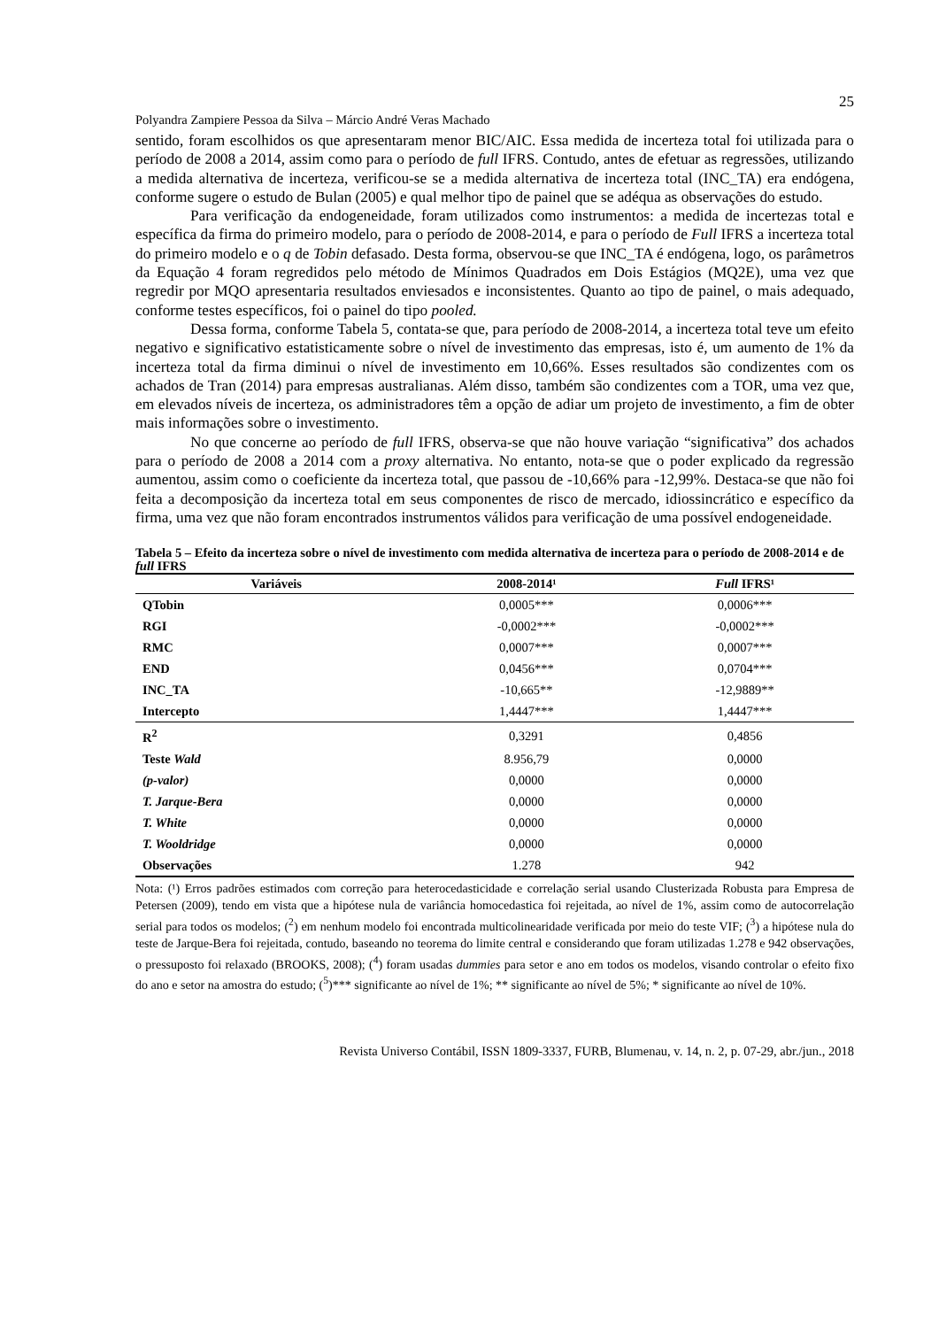25
Polyandra Zampiere Pessoa da Silva – Márcio André Veras Machado
sentido, foram escolhidos os que apresentaram menor BIC/AIC. Essa medida de incerteza total foi utilizada para o período de 2008 a 2014, assim como para o período de full IFRS. Contudo, antes de efetuar as regressões, utilizando a medida alternativa de incerteza, verificou-se se a medida alternativa de incerteza total (INC_TA) era endógena, conforme sugere o estudo de Bulan (2005) e qual melhor tipo de painel que se adéqua as observações do estudo.
Para verificação da endogeneidade, foram utilizados como instrumentos: a medida de incertezas total e específica da firma do primeiro modelo, para o período de 2008-2014, e para o período de Full IFRS a incerteza total do primeiro modelo e o q de Tobin defasado. Desta forma, observou-se que INC_TA é endógena, logo, os parâmetros da Equação 4 foram regredidos pelo método de Mínimos Quadrados em Dois Estágios (MQ2E), uma vez que regredir por MQO apresentaria resultados enviesados e inconsistentes. Quanto ao tipo de painel, o mais adequado, conforme testes específicos, foi o painel do tipo pooled.
Dessa forma, conforme Tabela 5, contata-se que, para período de 2008-2014, a incerteza total teve um efeito negativo e significativo estatisticamente sobre o nível de investimento das empresas, isto é, um aumento de 1% da incerteza total da firma diminui o nível de investimento em 10,66%. Esses resultados são condizentes com os achados de Tran (2014) para empresas australianas. Além disso, também são condizentes com a TOR, uma vez que, em elevados níveis de incerteza, os administradores têm a opção de adiar um projeto de investimento, a fim de obter mais informações sobre o investimento.
No que concerne ao período de full IFRS, observa-se que não houve variação “significativa” dos achados para o período de 2008 a 2014 com a proxy alternativa. No entanto, nota-se que o poder explicado da regressão aumentou, assim como o coeficiente da incerteza total, que passou de -10,66% para -12,99%. Destaca-se que não foi feita a decomposição da incerteza total em seus componentes de risco de mercado, idiossincrático e específico da firma, uma vez que não foram encontrados instrumentos válidos para verificação de uma possível endogeneidade.
Tabela 5 – Efeito da incerteza sobre o nível de investimento com medida alternativa de incerteza para o período de 2008-2014 e de full IFRS
| Variáveis | 2008-2014¹ | Full IFRS¹ |
| --- | --- | --- |
| QTobin | 0,0005*** | 0,0006*** |
| RGI | -0,0002*** | -0,0002*** |
| RMC | 0,0007*** | 0,0007*** |
| END | 0,0456*** | 0,0704*** |
| INC_TA | -10,665** | -12,9889** |
| Intercepto | 1,4447*** | 1,4447*** |
| R<sup>2</sup> | 0,3291 | 0,4856 |
| Teste Wald | 8.956,79 | 0,0000 |
| (p-valor) | 0,0000 | 0,0000 |
| T. Jarque-Bera | 0,0000 | 0,0000 |
| T. White | 0,0000 | 0,0000 |
| T. Wooldridge | 0,0000 | 0,0000 |
| Observações | 1.278 | 942 |
Nota: (¹) Erros padrões estimados com correção para heterocedasticidade e correlação serial usando Clusterizada Robusta para Empresa de Petersen (2009), tendo em vista que a hipótese nula de variância homocedastica foi rejeitada, ao nível de 1%, assim como de autocorrelação serial para todos os modelos; (<sup>2</sup>) em nenhum modelo foi encontrada multicolinearidade verificada por meio do teste VIF; (<sup>3</sup>) a hipótese nula do teste de Jarque-Bera foi rejeitada, contudo, baseando no teorema do limite central e considerando que foram utilizadas 1.278 e 942 observações, o pressuposto foi relaxado (BROOKS, 2008); (<sup>4</sup>) foram usadas dummies para setor e ano em todos os modelos, visando controlar o efeito fixo do ano e setor na amostra do estudo; (<sup>5</sup>)*** significante ao nível de 1%; ** significante ao nível de 5%; * significante ao nível de 10%.
Revista Universo Contábil, ISSN 1809-3337, FURB, Blumenau, v. 14, n. 2, p. 07-29, abr./jun., 2018